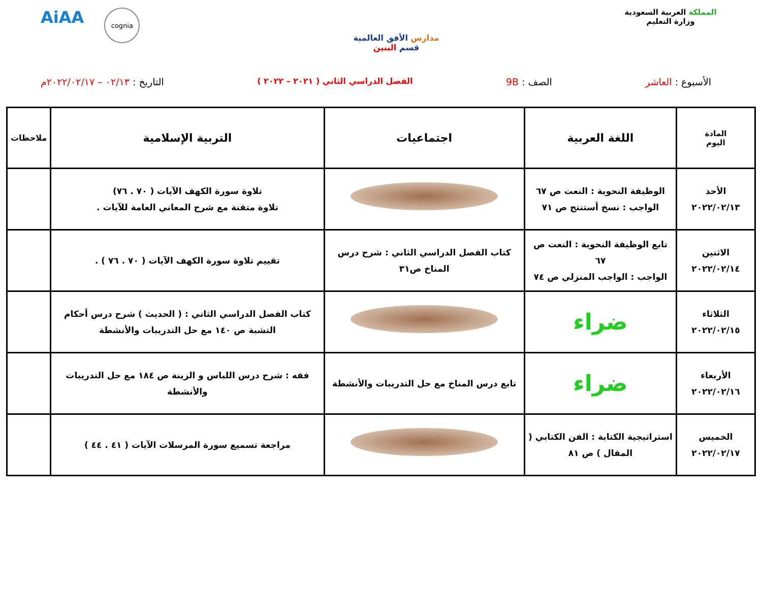المملكة العربية السعودية
وزارة التعليم
مدارس الأفق العالمية
قسم البنين
AiAA
cognia
الأسبوع : العاشر الصف : 9B
الفصل الدراسي الثاني ( ٢٠٢١ – ٢٠٢٢ )
التاريخ : ٠٢/١٣ – ٢٠٢٢/٠٢/١٧م
| المادة اليوم | اللغة العربية | اجتماعيات | التربية الإسلامية | ملاحظات |
| --- | --- | --- | --- | --- |
| الأحد ٢٠٢٢/٠٢/١٣ | الوظيفة النحوية : النعت ص ٦٧ الواجب : نسخ أستنتج ص ٧١ | | تلاوة سورة الكهف الآيات ( ٧٠ . ٧٦) تلاوة متقنة مع شرح المعاني العامة للآيات . | |
| الاثنين ٢٠٢٢/٠٢/١٤ | تابع الوظيفة النحوية : النعت ص ٦٧ الواجب : الواجب المنزلي ص ٧٤ | كتاب الفصل الدراسي الثاني : شرح درس المناخ ص٣١ | تقييم تلاوة سورة الكهف الآيات ( ٧٠ . ٧٦ ) . | |
| الثلاثاء ٢٠٢٢/٠٢/١٥ | ضراء | | كتاب الفصل الدراسي الثاني : ( الحديث ) شرح درس أحكام التشبة ص ١٤٠ مع حل التدريبات والأنشطة | |
| الأربعاء ٢٠٢٢/٠٢/١٦ | ضراء | تابع درس المناخ مع حل التدريبات والأنشطة | فقه : شرح درس اللباس و الزينة ص ١٨٤ مع حل التدريبات والأنشطة | |
| الخميس ٢٠٢٢/٠٢/١٧ | استراتيجية الكتابة : الفن الكتابي ( المقال ) ص ٨١ | | مراجعة تسميع سورة المرسلات الآيات ( ٤١ . ٤٤ ) | |